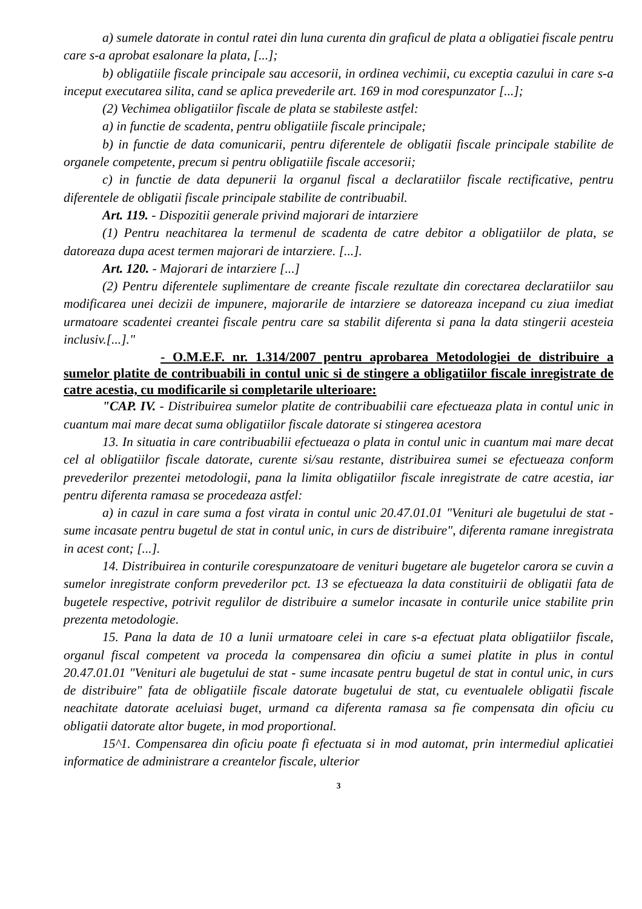a) sumele datorate in contul ratei din luna curenta din graficul de plata a obligatiei fiscale pentru care s-a aprobat esalonare la plata, [...];
b) obligatiile fiscale principale sau accesorii, in ordinea vechimii, cu exceptia cazului in care s-a inceput executarea silita, cand se aplica prevederile art. 169 in mod corespunzator [...];
(2) Vechimea obligatiilor fiscale de plata se stabileste astfel:
a) in functie de scadenta, pentru obligatiile fiscale principale;
b) in functie de data comunicarii, pentru diferentele de obligatii fiscale principale stabilite de organele competente, precum si pentru obligatiile fiscale accesorii;
c) in functie de data depunerii la organul fiscal a declaratiilor fiscale rectificative, pentru diferentele de obligatii fiscale principale stabilite de contribuabil.
Art. 119. - Dispozitii generale privind majorari de intarziere
(1) Pentru neachitarea la termenul de scadenta de catre debitor a obligatiilor de plata, se datoreaza dupa acest termen majorari de intarziere. [...].
Art. 120. - Majorari de intarziere [...]
(2) Pentru diferentele suplimentare de creante fiscale rezultate din corectarea declaratiilor sau modificarea unei decizii de impunere, majorarile de intarziere se datoreaza incepand cu ziua imediat urmatoare scadentei creantei fiscale pentru care sa stabilit diferenta si pana la data stingerii acesteia inclusiv.[...]."
- O.M.E.F. nr. 1.314/2007 pentru aprobarea Metodologiei de distribuire a sumelor platite de contribuabili in contul unic si de stingere a obligatiilor fiscale inregistrate de catre acestia, cu modificarile si completarile ulterioare:
"CAP. IV. - Distribuirea sumelor platite de contribuabilii care efectueaza plata in contul unic in cuantum mai mare decat suma obligatiilor fiscale datorate si stingerea acestora
13. In situatia in care contribuabilii efectueaza o plata in contul unic in cuantum mai mare decat cel al obligatiilor fiscale datorate, curente si/sau restante, distribuirea sumei se efectueaza conform prevederilor prezentei metodologii, pana la limita obligatiilor fiscale inregistrate de catre acestia, iar pentru diferenta ramasa se procedeaza astfel:
a) in cazul in care suma a fost virata in contul unic 20.47.01.01 "Venituri ale bugetului de stat - sume incasate pentru bugetul de stat in contul unic, in curs de distribuire", diferenta ramane inregistrata in acest cont; [...].
14. Distribuirea in conturile corespunzatoare de venituri bugetare ale bugetelor carora se cuvin a sumelor inregistrate conform prevederilor pct. 13 se efectueaza la data constituirii de obligatii fata de bugetele respective, potrivit regulilor de distribuire a sumelor incasate in conturile unice stabilite prin prezenta metodologie.
15. Pana la data de 10 a lunii urmatoare celei in care s-a efectuat plata obligatiilor fiscale, organul fiscal competent va proceda la compensarea din oficiu a sumei platite in plus in contul 20.47.01.01 "Venituri ale bugetului de stat - sume incasate pentru bugetul de stat in contul unic, in curs de distribuire" fata de obligatiile fiscale datorate bugetului de stat, cu eventualele obligatii fiscale neachitate datorate aceluiasi buget, urmand ca diferenta ramasa sa fie compensata din oficiu cu obligatii datorate altor bugete, in mod proportional.
15^1. Compensarea din oficiu poate fi efectuata si in mod automat, prin intermediul aplicatiei informatice de administrare a creantelor fiscale, ulterior
3